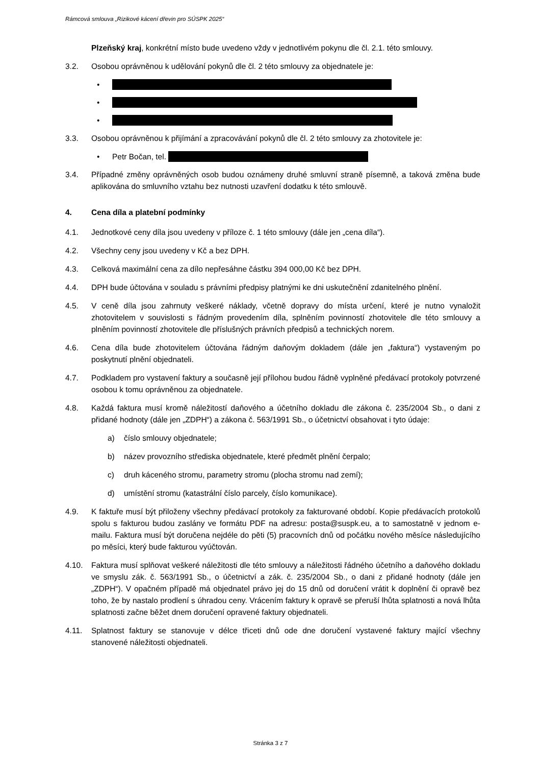Rámcová smlouva „Rizikové kácení dřevin pro SÚSPK 2025“
Plzeňský kraj, konkrétní místo bude uvedeno vždy v jednotlivém pokynu dle čl. 2.1. této smlouvy.
3.2. Osobou oprávněnou k udělování pokynů dle čl. 2 této smlouvy za objednatele je:
•
•
•
3.3. Osobou oprávněnou k přijímání a zpracovávání pokynů dle čl. 2 této smlouvy za zhotovitele je:
• Petr Bočan, tel.
3.4. Případné změny oprávněných osob budou oznámeny druhé smluvní straně písemně, a taková změna bude aplikována do smluvního vztahu bez nutnosti uzavření dodatku k této smlouvě.
4. Cena díla a platební podmínky
4.1. Jednotkové ceny díla jsou uvedeny v příloze č. 1 této smlouvy (dále jen „cena díla“).
4.2. Všechny ceny jsou uvedeny v Kč a bez DPH.
4.3. Celková maximální cena za dílo nepřesáhne částku 394 000,00 Kč bez DPH.
4.4. DPH bude účtována v souladu s právními předpisy platnými ke dni uskutečnění zdanitelného plnění.
4.5. V ceně díla jsou zahrnuty veškeré náklady, včetně dopravy do místa určení, které je nutno vynaložit zhotovitelem v souvislosti s řádným provedením díla, splněním povinností zhotovitele dle této smlouvy a plněním povinností zhotovitele dle příslušných právních předpisů a technických norem.
4.6. Cena díla bude zhotovitelem účtována řádným daňovým dokladem (dále jen „faktura“) vystaveným po poskytnutí plnění objednateli.
4.7. Podkladem pro vystavení faktury a současně její přílohou budou řádně vyplněné předávací protokoly potvrzené osobou k tomu oprávněnou za objednatele.
4.8. Každá faktura musí kromě náležitostí daňového a účetního dokladu dle zákona č. 235/2004 Sb., o dani z přidané hodnoty (dále jen „ZDPH“) a zákona č. 563/1991 Sb., o účetnictví obsahovat i tyto údaje:
a) číslo smlouvy objednatele;
b) název provozního střediska objednatele, které předmět plnění čerpalo;
c) druh káceného stromu, parametry stromu (plocha stromu nad zemí);
d) umístění stromu (katastrální číslo parcely, číslo komunikace).
4.9. K faktuře musí být přiloženy všechny předávací protokoly za fakturované období. Kopie předávacích protokolů spolu s fakturou budou zaslány ve formátu PDF na adresu: posta@suspk.eu, a to samostatně v jednom e-mailu. Faktura musí být doručena nejdéle do pěti (5) pracovních dnů od počátku nového měsíce následujícího po měsíci, který bude fakturou vyúčtován.
4.10. Faktura musí splňovat veškeré náležitosti dle této smlouvy a náležitosti řádného účetního a daňového dokladu ve smyslu zák. č. 563/1991 Sb., o účetnictví a zák. č. 235/2004 Sb., o dani z přidané hodnoty (dále jen „ZDPH“). V opačném případě má objednatel právo jej do 15 dnů od doručení vrátit k doplnění či opravě bez toho, že by nastalo prodlení s úhradou ceny. Vrácením faktury k opravě se přeruší lhůta splatnosti a nová lhůta splatnosti začne běžet dnem doručení opravené faktury objednateli.
4.11. Splatnost faktury se stanovuje v délce třiceti dnů ode dne doručení vystavené faktury mající všechny stanovené náležitosti objednateli.
Stránka 3 z 7